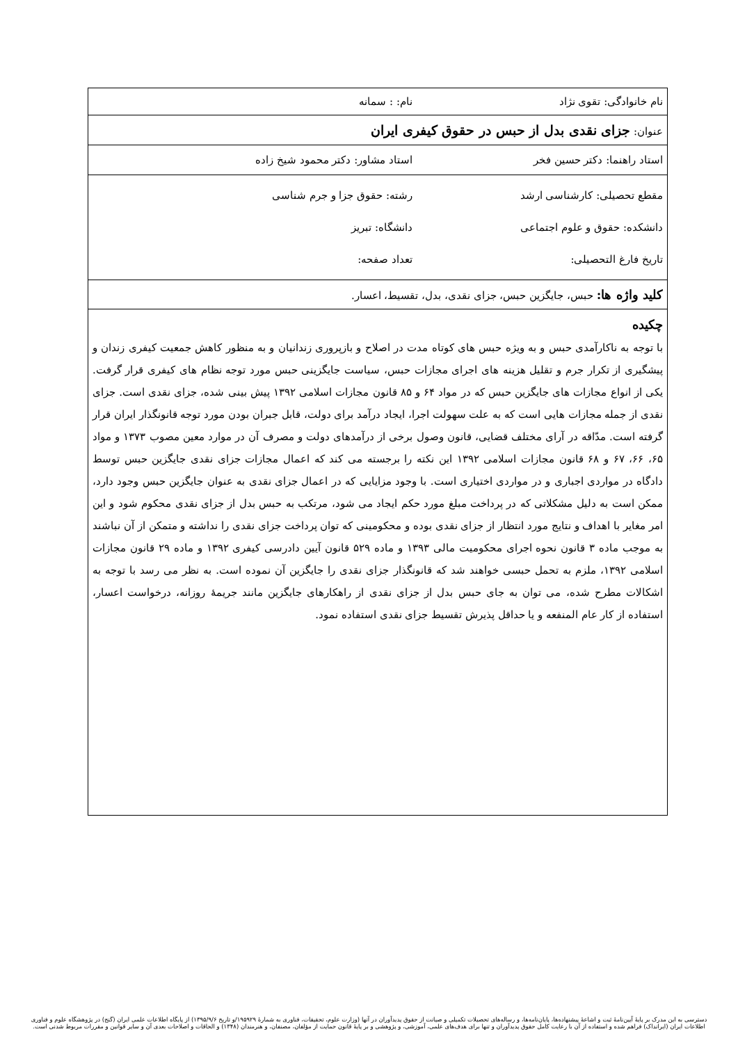| نام خانوادگی: تقوی نژاد نام: : سمانه |
| عنوان: جزای نقدی بدل از حبس در حقوق کیفری ایران |
| استاد راهنما: دکتر حسین فخر استاد مشاور: دکتر محمود شیخ زاده |
| مقطع تحصیلی: کارشناسی ارشد رشته: حقوق جزا و جرم شناسی دانشکده: حقوق و علوم اجتماعی دانشگاه: تبریز تاریخ فارغ التحصیلی: تعداد صفحه: |
| کلید واژه ها: حبس، جایگزین حبس، جزای نقدی، بدل، تقسیط، اعسار. |
| چکیده با توجه به ناکارآمدی حبس و به ویژه حبس های کوتاه مدت در اصلاح و بازپروری زندانیان و به منظور کاهش جمعیت کیفری زندان و پیشگیری از تکرار جرم و تقلیل هزینه های اجرای مجازات حبس، سیاست جایگزینی حبس مورد توجه نظام های کیفری قرار گرفت. یکی از انواع مجازات های جایگزین حبس که در مواد ۶۴ و ۸۵ قانون مجازات اسلامی ۱۳۹۲ پیش بینی شده، جزای نقدی است. جزای نقدی از جمله مجازات هایی است که به علت سهولت اجرا، ایجاد درآمد برای دولت، قابل جبران بودن مورد توجه قانونگذار ایران قرار گرفته است. مدّاقه در آرای مختلف قضایی، قانون وصول برخی از درآمدهای دولت و مصرف آن در موارد معین مصوب ۱۳۷۳ و مواد ۶۵، ۶۶، ۶۷ و ۶۸ قانون مجازات اسلامی ۱۳۹۲ این نکته را برجسته می کند که اعمال مجازات جزای نقدی جایگزین حبس توسط دادگاه در مواردی اجباری و در مواردی اختیاری است. با وجود مزایایی که در اعمال جزای نقدی به عنوان جایگزین حبس وجود دارد، ممکن است به دلیل مشکلاتی که در پرداخت مبلغ مورد حکم ایجاد می شود، مرتکب به حبس بدل از جزای نقدی محکوم شود و این امر مغایر با اهداف و نتایج مورد انتظار از جزای نقدی بوده و محکومینی که توان پرداخت جزای نقدی را نداشته و متمکن از آن نباشند به موجب ماده ۳ قانون نحوه اجرای محکومیت مالی ۱۳۹۳ و ماده ۵۲۹ قانون آیین دادرسی کیفری ۱۳۹۲ و ماده ۲۹ قانون مجازات اسلامی ۱۳۹۲، ملزم به تحمل حبسی خواهند شد که قانونگذار جزای نقدی را جایگزین آن نموده است. به نظر می رسد با توجه به اشکالات مطرح شده، می توان به جای حبس بدل از جزای نقدی از راهکارهای جایگزین مانند جریمهٔ روزانه، درخواست اعسار، استفاده از کار عام المنفعه و یا حداقل پذیرش تقسیط جزای نقدی استفاده نمود. |
دسترسی به این مدرک بر پایهٔ آیین‌نامهٔ ثبت و اشاعهٔ پیشنهاده‌ها، پایان‌نامه‌ها، و رساله‌های تحصیلات تکمیلی و صیانت از حقوق پدیدآوران در آنها (وزارت علوم، تحقیقات، فناوری به شمارهٔ ۱۹۵۹۲۹/و تاریخ ۱۳۹۵/۹/۶) از پایگاه اطلاعات علمی ایران (گنج) در پژوهشگاه علوم و فناوری
اطلاعات ایران (ایرانداک) فراهم شده و استفاده از آن با رعایت کامل حقوق پدیدآوران و تنها برای هدف‌های علمی، آموزشی، و پژوهشی و بر پایهٔ قانون حمایت از مؤلفان، مصنفان، و هنرمندان (۱۳۴۸) و الحاقات و اصلاحات بعدی آن و سایر قوانین و مقررات مربوط شدنی است.